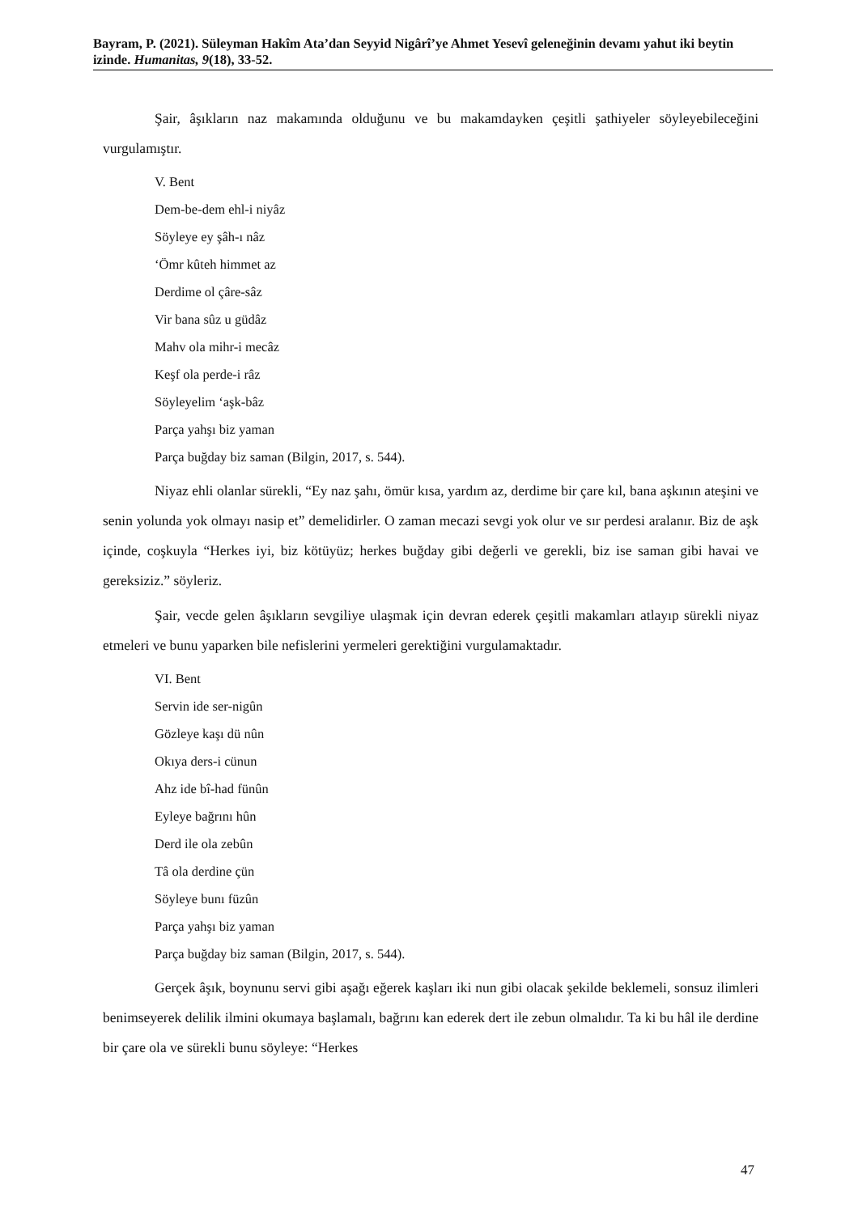Bayram, P. (2021). Süleyman Hakîm Ata’dan Seyyid Nigârî’ye Ahmet Yesevî geleneğinin devamı yahut iki beytin izinde. Humanitas, 9(18), 33-52.
Şair, âşıkların naz makamında olduğunu ve bu makamdayken çeşitli şathiyeler söyleyebileceğini vurgulamıştır.
V. Bent
Dem-be-dem ehl-i niyâz
Söyleye ey şâh-ı nâz
‘Ömr kûteh himmet az
Derdime ol çâre-sâz
Vir bana sûz u güdâz
Mahv ola mihr-i mecâz
Keşf ola perde-i râz
Söyleyelim ‘aşk-bâz
Parça yahşı biz yaman
Parça buğday biz saman (Bilgin, 2017, s. 544).
Niyaz ehli olanlar sürekli, “Ey naz şahı, ömür kısa, yardım az, derdime bir çare kıl, bana aşkının ateşini ve senin yolunda yok olmayı nasip et” demelidirler. O zaman mecazi sevgi yok olur ve sır perdesi aralanır. Biz de aşk içinde, coşkuyla “Herkes iyi, biz kötüyüz; herkes buğday gibi değerli ve gerekli, biz ise saman gibi havai ve gereksiziz.” söyleriz.
Şair, vecde gelen âşıkların sevgiliye ulaşmak için devran ederek çeşitli makamları atlayıp sürekli niyaz etmeleri ve bunu yaparken bile nefislerini yermeleri gerektiğini vurgulamaktadır.
VI. Bent
Servin ide ser-nigûn
Gözleye kaşı dü nûn
Okıya ders-i cünun
Ahz ide bî-had fünûn
Eyleye bağrını hûn
Derd ile ola zebûn
Tâ ola derdine çün
Söyleye bunı füzûn
Parça yahşı biz yaman
Parça buğday biz saman (Bilgin, 2017, s. 544).
Gerçek âşık, boynunu servi gibi aşağı eğerek kaşları iki nun gibi olacak şekilde beklemeli, sonsuz ilimleri benimseyerek delilik ilmini okumaya başlamalı, bağrını kan ederek dert ile zebun olmalıdır. Ta ki bu hâl ile derdine bir çare ola ve sürekli bunu söyleye: “Herkes
47